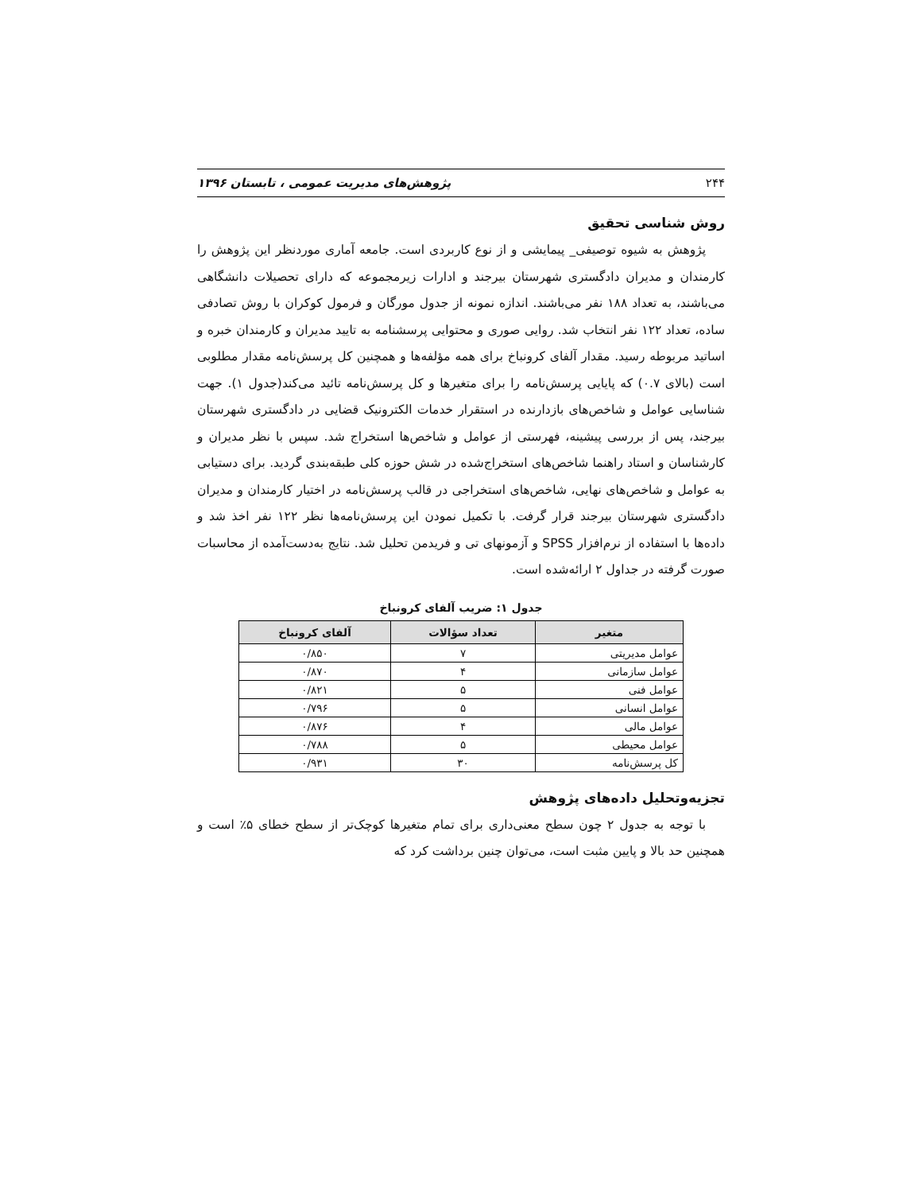۲۴۴ پژوهش‌های مدیریت عمومی ، تابستان ۱۳۹۶
روش شناسی تحقیق
پژوهش به شیوه توصیفی_ پیمایشی و از نوع کاربردی است. جامعه آماری موردنظر این پژوهش را کارمندان و مدیران دادگستری شهرستان بیرجند و ادارات زیرمجموعه که دارای تحصیلات دانشگاهی می‌باشند، به تعداد ۱۸۸ نفر می‌باشند. اندازه نمونه از جدول مورگان و فرمول کوکران با روش تصادفی ساده، تعداد ۱۲۲ نفر انتخاب شد. روایی صوری و محتوایی پرسشنامه به تایید مدیران و کارمندان خبره و اساتید مربوطه رسید. مقدار آلفای کرونباخ برای همه مؤلفه‌ها و همچنین کل پرسش‌نامه مقدار مطلوبی است (بالای ۰.۷) که پایایی پرسش‌نامه را برای متغیرها و کل پرسش‌نامه تائید می‌کند(جدول ۱). جهت شناسایی عوامل و شاخص‌های بازدارنده در استقرار خدمات الکترونیک قضایی در دادگستری شهرستان بیرجند، پس از بررسی پیشینه، فهرستی از عوامل و شاخص‌ها استخراج شد. سپس با نظر مدیران و کارشناسان و استاد راهنما شاخص‌های استخراج‌شده در شش حوزه کلی طبقه‌بندی گردید. برای دستیابی به عوامل و شاخص‌های نهایی، شاخص‌های استخراجی در قالب پرسش‌نامه در اختیار کارمندان و مدیران دادگستری شهرستان بیرجند قرار گرفت. با تکمیل نمودن این پرسش‌نامه‌ها نظر ۱۲۲ نفر اخذ شد و داده‌ها با استفاده از نرم‌افزار SPSS و آزمونهای تی و فریدمن تحلیل شد. نتایج به‌دست‌آمده از محاسبات صورت گرفته در جداول ۲ ارائه‌شده است.
جدول ۱: ضریب آلفای کرونباخ
| متغیر | تعداد سؤالات | آلفای کرونباخ |
| --- | --- | --- |
| عوامل مدیریتی | ۷ | ۰/۸۵۰ |
| عوامل سازمانی | ۴ | ۰/۸۷۰ |
| عوامل فنی | ۵ | ۰/۸۲۱ |
| عوامل انسانی | ۵ | ۰/۷۹۶ |
| عوامل مالی | ۴ | ۰/۸۷۶ |
| عوامل محیطی | ۵ | ۰/۷۸۸ |
| کل پرسش‌نامه | ۳۰ | ۰/۹۳۱ |
تجزیه‌وتحلیل داده‌های پژوهش
با توجه به جدول ۲ چون سطح معنی‌داری برای تمام متغیرها کوچک‌تر از سطح خطای ۵٪ است و همچنین حد بالا و پایین مثبت است، می‌توان چنین برداشت کرد که